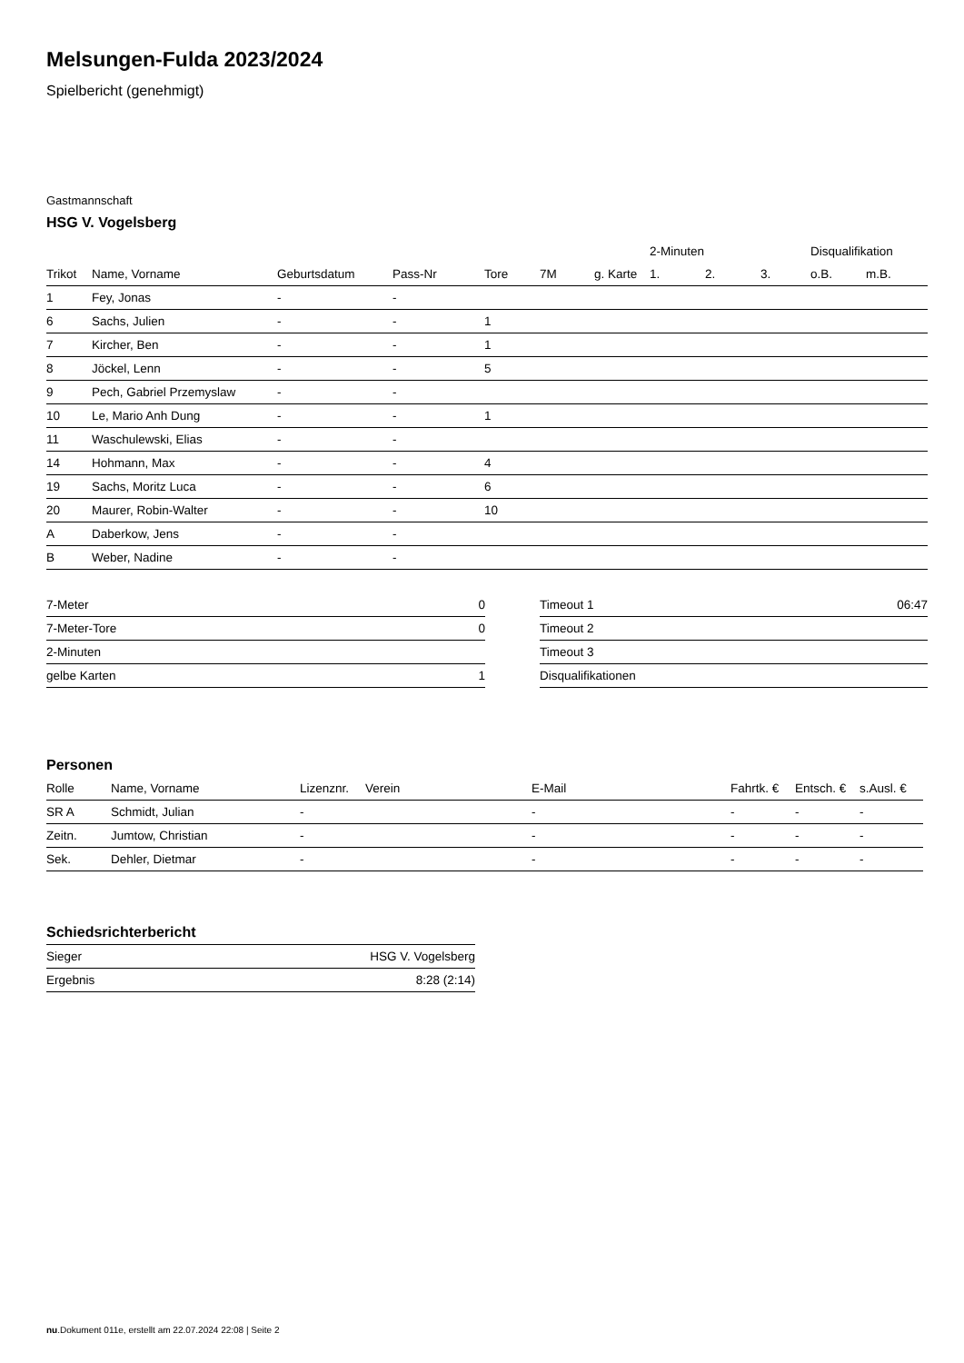Melsungen-Fulda 2023/2024
Spielbericht (genehmigt)
Gastmannschaft
HSG V. Vogelsberg
| | | | | | | | 2-Minuten | | | Disqualifikation | |
| --- | --- | --- | --- | --- | --- | --- | --- | --- | --- | --- | --- |
| Trikot | Name, Vorname | Geburtsdatum | Pass-Nr | Tore | 7M | g. Karte | 1. | 2. | 3. | o.B. | m.B. |
| 1 | Fey, Jonas | - | - | | | | | | | | |
| 6 | Sachs, Julien | - | - | 1 | | | | | | | |
| 7 | Kircher, Ben | - | - | 1 | | | | | | | |
| 8 | Jöckel, Lenn | - | - | 5 | | | | | | | |
| 9 | Pech, Gabriel Przemyslaw | - | - | | | | | | | | |
| 10 | Le, Mario Anh Dung | - | - | 1 | | | | | | | |
| 11 | Waschulewski, Elias | - | - | | | | | | | | |
| 14 | Hohmann, Max | - | - | 4 | | | | | | | |
| 19 | Sachs, Moritz Luca | - | - | 6 | | | | | | | |
| 20 | Maurer, Robin-Walter | - | - | 10 | | | | | | | |
| A | Daberkow, Jens | - | - | | | | | | | | |
| B | Weber, Nadine | - | - | | | | | | | | |
| 7-Meter | 0 |
| 7-Meter-Tore | 0 |
| 2-Minuten | |
| gelbe Karten | 1 |
| Timeout 1 | 06:47 |
| Timeout 2 | |
| Timeout 3 | |
| Disqualifikationen | |
Personen
| Rolle | Name, Vorname | Lizenznr. | Verein | E-Mail | Fahrtk. € | Entsch. € | s.Ausl. € |
| --- | --- | --- | --- | --- | --- | --- | --- |
| SR A | Schmidt, Julian | - | | - | - | - | - |
| Zeitn. | Jumtow, Christian | - | | - | - | - | - |
| Sek. | Dehler, Dietmar | - | | - | - | - | - |
Schiedsrichterbericht
| Sieger | HSG V. Vogelsberg |
| Ergebnis | 8:28 (2:14) |
nu.Dokument 011e, erstellt am 22.07.2024 22:08 | Seite 2